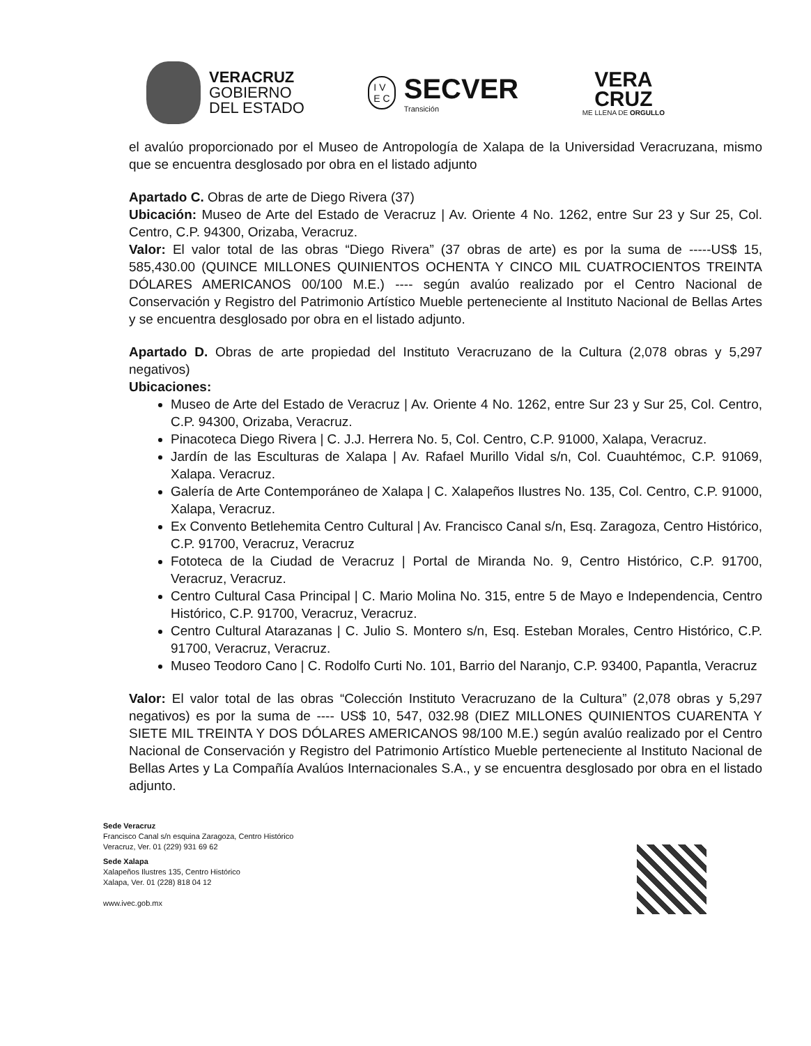VERACRUZ
GOBIERNO
DEL ESTADO
I V
E C
SECVER
Transición
VERA
CRUZ
ME LLENA DE ORGULLO
el avalúo proporcionado por el Museo de Antropología de Xalapa de la Universidad Veracruzana, mismo que se encuentra desglosado por obra en el listado adjunto
Apartado C. Obras de arte de Diego Rivera (37)
Ubicación: Museo de Arte del Estado de Veracruz | Av. Oriente 4 No. 1262, entre Sur 23 y Sur 25, Col. Centro, C.P. 94300, Orizaba, Veracruz.
Valor: El valor total de las obras “Diego Rivera” (37 obras de arte) es por la suma de -----US$ 15, 585,430.00 (QUINCE MILLONES QUINIENTOS OCHENTA Y CINCO MIL CUATROCIENTOS TREINTA DÓLARES AMERICANOS 00/100 M.E.) ---- según avalúo realizado por el Centro Nacional de Conservación y Registro del Patrimonio Artístico Mueble perteneciente al Instituto Nacional de Bellas Artes y se encuentra desglosado por obra en el listado adjunto.
Apartado D. Obras de arte propiedad del Instituto Veracruzano de la Cultura (2,078 obras y 5,297 negativos)
Ubicaciones:
Museo de Arte del Estado de Veracruz | Av. Oriente 4 No. 1262, entre Sur 23 y Sur 25, Col. Centro, C.P. 94300, Orizaba, Veracruz.
Pinacoteca Diego Rivera | C. J.J. Herrera No. 5, Col. Centro, C.P. 91000, Xalapa, Veracruz.
Jardín de las Esculturas de Xalapa | Av. Rafael Murillo Vidal s/n, Col. Cuauhtémoc, C.P. 91069, Xalapa. Veracruz.
Galería de Arte Contemporáneo de Xalapa | C. Xalapeños Ilustres No. 135, Col. Centro, C.P. 91000, Xalapa, Veracruz.
Ex Convento Betlehemita Centro Cultural | Av. Francisco Canal s/n, Esq. Zaragoza, Centro Histórico, C.P. 91700, Veracruz, Veracruz
Fototeca de la Ciudad de Veracruz | Portal de Miranda No. 9, Centro Histórico, C.P. 91700, Veracruz, Veracruz.
Centro Cultural Casa Principal | C. Mario Molina No. 315, entre 5 de Mayo e Independencia, Centro Histórico, C.P. 91700, Veracruz, Veracruz.
Centro Cultural Atarazanas | C. Julio S. Montero s/n, Esq. Esteban Morales, Centro Histórico, C.P. 91700, Veracruz, Veracruz.
Museo Teodoro Cano | C. Rodolfo Curti No. 101, Barrio del Naranjo, C.P. 93400, Papantla, Veracruz
Valor: El valor total de las obras “Colección Instituto Veracruzano de la Cultura” (2,078 obras y 5,297 negativos) es por la suma de ---- US$ 10, 547, 032.98 (DIEZ MILLONES QUINIENTOS CUARENTA Y SIETE MIL TREINTA Y DOS DÓLARES AMERICANOS 98/100 M.E.) según avalúo realizado por el Centro Nacional de Conservación y Registro del Patrimonio Artístico Mueble perteneciente al Instituto Nacional de Bellas Artes y La Compañía Avalúos Internacionales S.A., y se encuentra desglosado por obra en el listado adjunto.
Sede Veracruz
Francisco Canal s/n esquina Zaragoza, Centro Histórico
Veracruz, Ver. 01 (229) 931 69 62
Sede Xalapa
Xalapeños Ilustres 135, Centro Histórico
Xalapa, Ver. 01 (228) 818 04 12
www.ivec.gob.mx